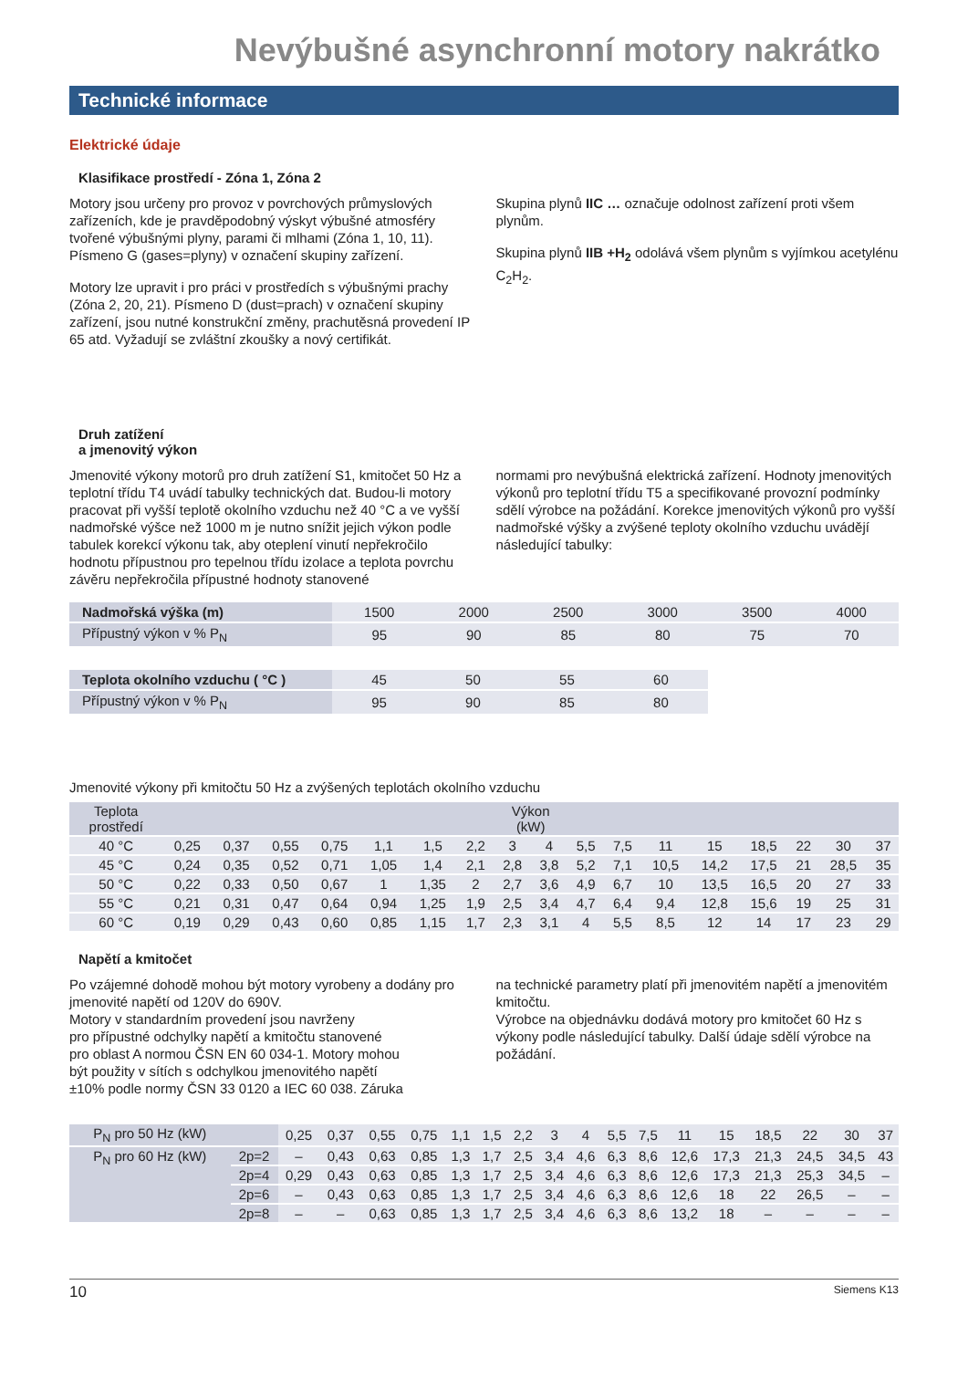Nevýbušné asynchronní motory nakrátko
Technické informace
Elektrické údaje
Klasifikace prostředí - Zóna 1, Zóna 2
Motory jsou určeny pro provoz v povrchových průmyslových zařízeních, kde je pravděpodobný výskyt výbušné atmosféry tvořené výbušnými plyny, parami či mlhami (Zóna 1, 10, 11). Písmeno G (gases=plyny) v označení skupiny zařízení.
Motory lze upravit i pro práci v prostředích s výbušnými prachy (Zóna 2, 20, 21). Písmeno D (dust=prach) v označení skupiny zařízení, jsou nutné konstrukční změny, prachutěsná provedení IP 65 atd. Vyžadují se zvláštní zkoušky a nový certifikát.
Skupina plynů IIC … označuje odolnost zařízení proti všem plynům.
Skupina plynů IIB +H<sub>2</sub> odolává všem plynům s vyjímkou acetylénu C<sub>2</sub>H<sub>2</sub>.
Druh zatížení
a jmenovitý výkon
Jmenovité výkony motorů pro druh zatížení S1, kmitočet 50 Hz a teplotní třídu T4 uvádí tabulky technických dat. Budou-li motory pracovat při vyšší teplotě okolního vzduchu než 40 °C a ve vyšší nadmořské výšce než 1000 m je nutno snížit jejich výkon podle tabulek korekcí výkonu tak, aby oteplení vinutí nepřekročilo hodnotu přípustnou pro tepelnou třídu izolace a teplota povrchu závěru nepřekročila přípustné hodnoty stanovené
normami pro nevýbušná elektrická zařízení. Hodnoty jmenovitých výkonů pro teplotní třídu T5 a specifikované provozní podmínky sdělí výrobce na požádání. Korekce jmenovitých výkonů pro vyšší nadmořské výšky a zvýšené teploty okolního vzduchu uvádějí následující tabulky:
| Nadmořská výška (m) | 1500 | 2000 | 2500 | 3000 | 3500 | 4000 |
| Přípustný výkon v % P<sub>N</sub> | 95 | 90 | 85 | 80 | 75 | 70 |
| Teplota okolního vzduchu ( °C ) | 45 | 50 | 55 | 60 |
| Přípustný výkon v % P<sub>N</sub> | 95 | 90 | 85 | 80 |
Jmenovité výkony při kmitočtu 50 Hz a zvýšených teplotách okolního vzduchu
| Teplota prostředí | Výkon (kW) | | | | | | | | | | | | | | | | |
| 40 °C | 0,25 | 0,37 | 0,55 | 0,75 | 1,1 | 1,5 | 2,2 | 3 | 4 | 5,5 | 7,5 | 11 | 15 | 18,5 | 22 | 30 | 37 |
| 45 °C | 0,24 | 0,35 | 0,52 | 0,71 | 1,05 | 1,4 | 2,1 | 2,8 | 3,8 | 5,2 | 7,1 | 10,5 | 14,2 | 17,5 | 21 | 28,5 | 35 |
| 50 °C | 0,22 | 0,33 | 0,50 | 0,67 | 1 | 1,35 | 2 | 2,7 | 3,6 | 4,9 | 6,7 | 10 | 13,5 | 16,5 | 20 | 27 | 33 |
| 55 °C | 0,21 | 0,31 | 0,47 | 0,64 | 0,94 | 1,25 | 1,9 | 2,5 | 3,4 | 4,7 | 6,4 | 9,4 | 12,8 | 15,6 | 19 | 25 | 31 |
| 60 °C | 0,19 | 0,29 | 0,43 | 0,60 | 0,85 | 1,15 | 1,7 | 2,3 | 3,1 | 4 | 5,5 | 8,5 | 12 | 14 | 17 | 23 | 29 |
Napětí a kmitočet
Po vzájemné dohodě mohou být motory vyrobeny a dodány pro jmenovité napětí od 120V do 690V.
Motory v standardním provedení jsou navrženy
pro přípustné odchylky napětí a kmitočtu stanovené
pro oblast A normou ČSN EN 60 034-1. Motory mohou
být použity v sítích s odchylkou jmenovitého napětí
±10% podle normy ČSN 33 0120 a IEC 60 038. Záruka
na technické parametry platí při jmenovitém napětí a jmenovitém kmitočtu.
Výrobce na objednávku dodává motory pro kmitočet 60 Hz s výkony podle následující tabulky. Další údaje sdělí výrobce na požádání.
| P<sub>N</sub> pro 50 Hz (kW) | | 0,25 | 0,37 | 0,55 | 0,75 | 1,1 | 1,5 | 2,2 | 3 | 4 | 5,5 | 7,5 | 11 | 15 | 18,5 | 22 | 30 | 37 |
| P<sub>N</sub> pro 60 Hz (kW) | 2p=2 | – | 0,43 | 0,63 | 0,85 | 1,3 | 1,7 | 2,5 | 3,4 | 4,6 | 6,3 | 8,6 | 12,6 | 17,3 | 21,3 | 24,5 | 34,5 | 43 |
| | 2p=4 | 0,29 | 0,43 | 0,63 | 0,85 | 1,3 | 1,7 | 2,5 | 3,4 | 4,6 | 6,3 | 8,6 | 12,6 | 17,3 | 21,3 | 25,3 | 34,5 | – |
| | 2p=6 | – | 0,43 | 0,63 | 0,85 | 1,3 | 1,7 | 2,5 | 3,4 | 4,6 | 6,3 | 8,6 | 12,6 | 18 | 22 | 26,5 | – | – |
| | 2p=8 | – | – | 0,63 | 0,85 | 1,3 | 1,7 | 2,5 | 3,4 | 4,6 | 6,3 | 8,6 | 13,2 | 18 | – | – | – | – |
10 Siemens K13